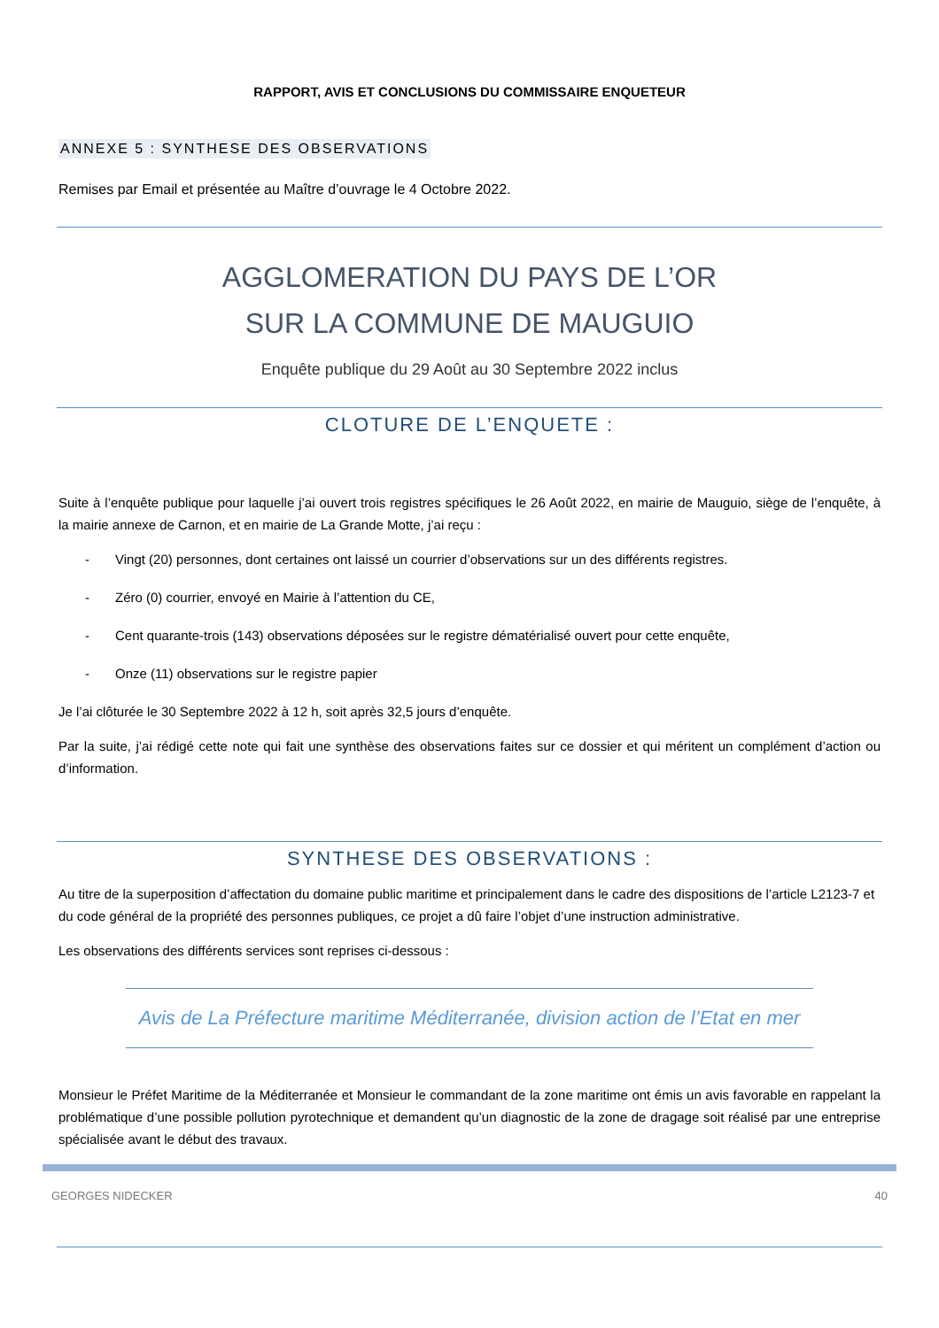RAPPORT, AVIS ET CONCLUSIONS DU COMMISSAIRE ENQUETEUR
ANNEXE 5 : SYNTHESE DES OBSERVATIONS
Remises par Email et présentée au Maître d’ouvrage le 4 Octobre 2022.
AGGLOMERATION DU PAYS DE L’OR
SUR LA COMMUNE DE MAUGUIO
Enquête publique du 29 Août au 30 Septembre 2022 inclus
CLOTURE DE L’ENQUETE :
Suite à l’enquête publique pour laquelle j’ai ouvert trois registres spécifiques le 26 Août 2022, en mairie de Mauguio, siège de l’enquête, à la mairie annexe de Carnon, et en mairie de La Grande Motte, j’ai reçu :
- Vingt (20) personnes, dont certaines ont laissé un courrier d’observations sur un des différents registres.
- Zéro (0) courrier, envoyé en Mairie à l’attention du CE,
- Cent quarante-trois (143) observations déposées sur le registre dématérialisé ouvert pour cette enquête,
- Onze (11) observations sur le registre papier
Je l’ai clôturée le 30 Septembre 2022 à 12 h, soit après 32,5 jours d’enquête.
Par la suite, j’ai rédigé cette note qui fait une synthèse des observations faites sur ce dossier et qui méritent un complément d’action ou d’information.
SYNTHESE DES OBSERVATIONS :
Au titre de la superposition d’affectation du domaine public maritime et principalement dans le cadre des dispositions de l’article L2123-7 et du code général de la propriété des personnes publiques, ce projet a dû faire l’objet d’une instruction administrative.
Les observations des différents services sont reprises ci-dessous :
Avis de La Préfecture maritime Méditerranée, division action de l’Etat en mer
Monsieur le Préfet Maritime de la Méditerranée et Monsieur le commandant de la zone maritime ont émis un avis favorable en rappelant la problématique d’une possible pollution pyrotechnique et demandent qu’un diagnostic de la zone de dragage soit réalisé par une entreprise spécialisée avant le début des travaux.
GEORGES NIDECKER 40